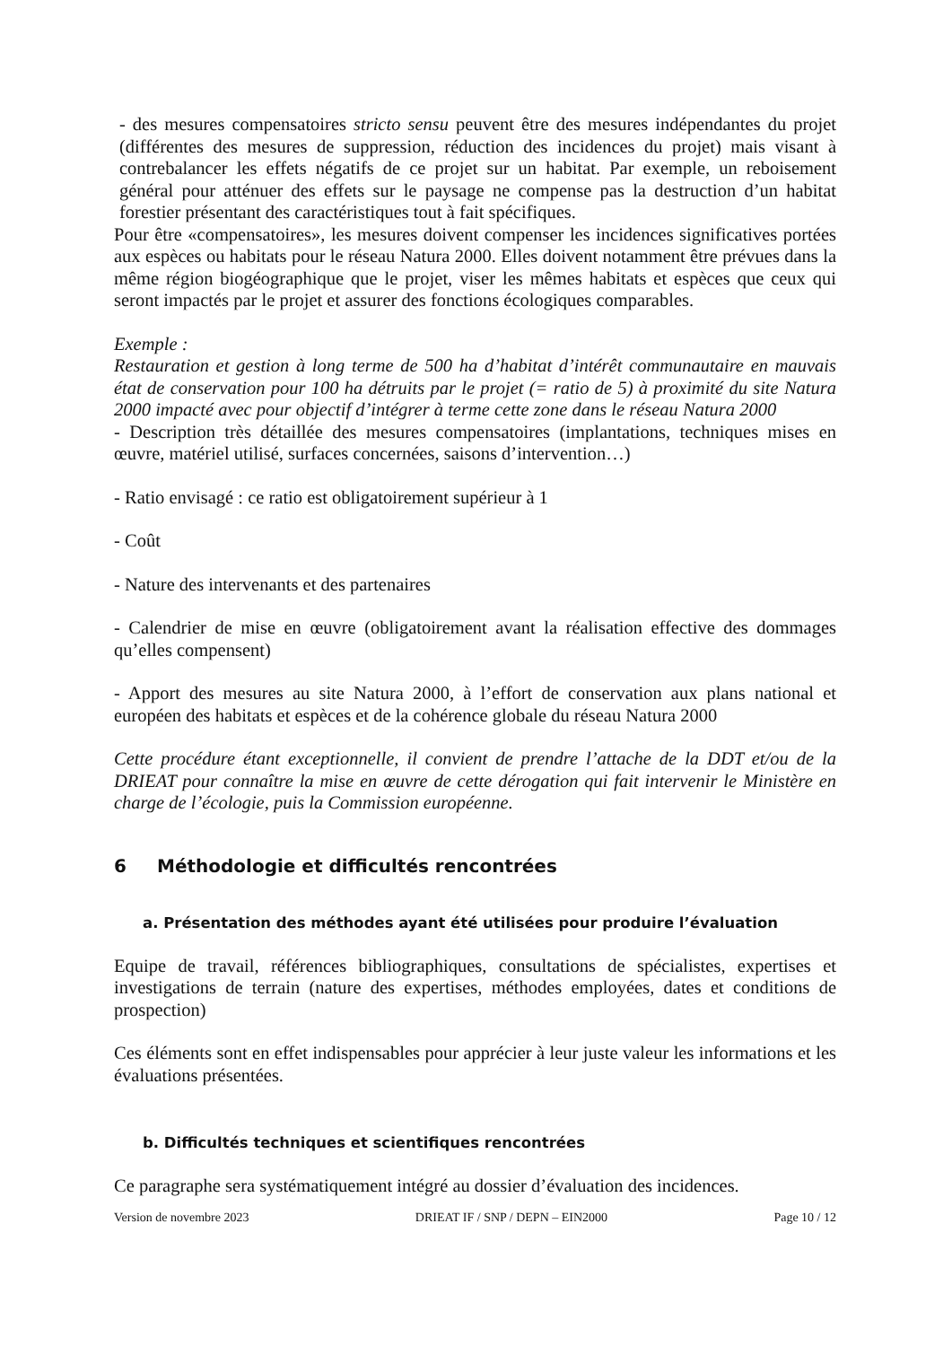- des mesures compensatoires stricto sensu peuvent être des mesures indépendantes du projet (différentes des mesures de suppression, réduction des incidences du projet) mais visant à contrebalancer les effets négatifs de ce projet sur un habitat. Par exemple, un reboisement général pour atténuer des effets sur le paysage ne compense pas la destruction d’un habitat forestier présentant des caractéristiques tout à fait spécifiques.
Pour être «compensatoires», les mesures doivent compenser les incidences significatives portées aux espèces ou habitats pour le réseau Natura 2000. Elles doivent notamment être prévues dans la même région biogéographique que le projet, viser les mêmes habitats et espèces que ceux qui seront impactés par le projet et assurer des fonctions écologiques comparables.
Exemple :
Restauration et gestion à long terme de 500 ha d’habitat d’intérêt communautaire en mauvais état de conservation pour 100 ha détruits par le projet (= ratio de 5) à proximité du site Natura 2000 impacté avec pour objectif d’intégrer à terme cette zone dans le réseau Natura 2000
- Description très détaillée des mesures compensatoires (implantations, techniques mises en œuvre, matériel utilisé, surfaces concernées, saisons d’intervention…)
- Ratio envisagé : ce ratio est obligatoirement supérieur à 1
- Coût
- Nature des intervenants et des partenaires
- Calendrier de mise en œuvre (obligatoirement avant la réalisation effective des dommages qu’elles compensent)
- Apport des mesures au site Natura 2000, à l’effort de conservation aux plans national et européen des habitats et espèces et de la cohérence globale du réseau Natura 2000
Cette procédure étant exceptionnelle, il convient de prendre l’attache de la DDT et/ou de la DRIEAT pour connaître la mise en œuvre de cette dérogation qui fait intervenir le Ministère en charge de l’écologie, puis la Commission européenne.
6 Méthodologie et difficultés rencontrées
a. Présentation des méthodes ayant été utilisées pour produire l’évaluation
Equipe de travail, références bibliographiques, consultations de spécialistes, expertises et investigations de terrain (nature des expertises, méthodes employées, dates et conditions de prospection)
Ces éléments sont en effet indispensables pour apprécier à leur juste valeur les informations et les évaluations présentées.
b. Difficultés techniques et scientifiques rencontrées
Ce paragraphe sera systématiquement intégré au dossier d’évaluation des incidences.
Version de novembre 2023 DRIEAT IF / SNP / DEPN – EIN2000 Page 10 / 12